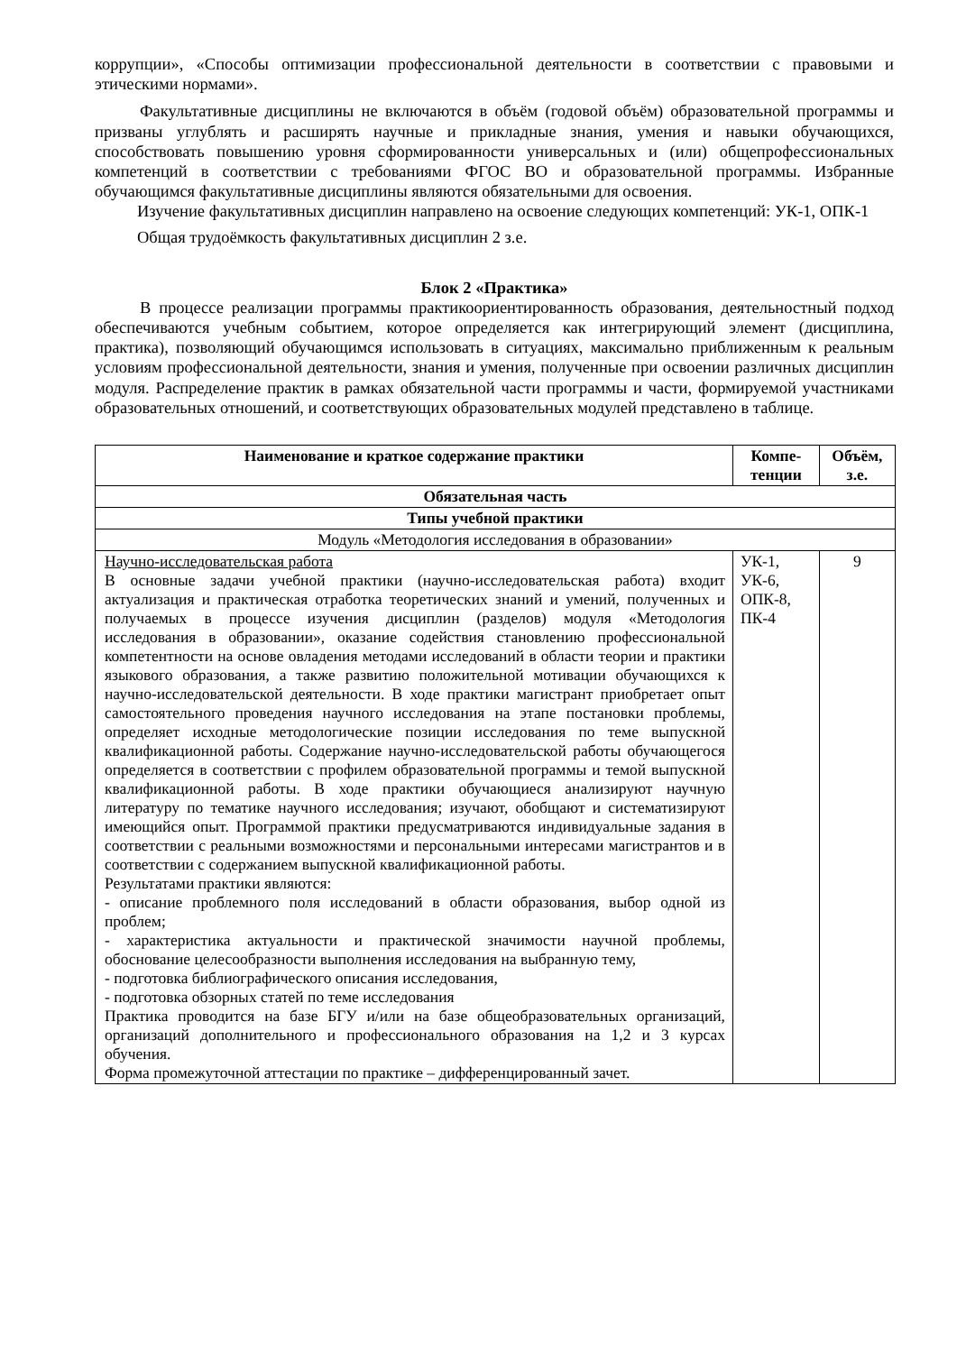коррупции», «Способы оптимизации профессиональной деятельности в соответствии с правовыми и этическими нормами».
Факультативные дисциплины не включаются в объём (годовой объём) образовательной программы и призваны углублять и расширять научные и прикладные знания, умения и навыки обучающихся, способствовать повышению уровня сформированности универсальных и (или) общепрофессиональных компетенций в соответствии с требованиями ФГОС ВО и образовательной программы. Избранные обучающимся факультативные дисциплины являются обязательными для освоения.
Изучение факультативных дисциплин направлено на освоение следующих компетенций: УК-1, ОПК-1
Общая трудоёмкость факультативных дисциплин 2 з.е.
Блок 2 «Практика»
В процессе реализации программы практикоориентированность образования, деятельностный подход обеспечиваются учебным событием, которое определяется как интегрирующий элемент (дисциплина, практика), позволяющий обучающимся использовать в ситуациях, максимально приближенным к реальным условиям профессиональной деятельности, знания и умения, полученные при освоении различных дисциплин модуля. Распределение практик в рамках обязательной части программы и части, формируемой участниками образовательных отношений, и соответствующих образовательных модулей представлено в таблице.
| Наименование и краткое содержание практики | Компе-тенции | Объём, з.е. |
| --- | --- | --- |
| Обязательная часть | | |
| Типы учебной практики | | |
| Модуль «Методология исследования в образовании» | | |
| Научно-исследовательская работа В основные задачи учебной практики (научно-исследовательская работа) входит актуализация и практическая отработка теоретических знаний и умений, полученных и получаемых в процессе изучения дисциплин (разделов) модуля «Методология исследования в образовании», оказание содействия становлению профессиональной компетентности на основе овладения методами исследований в области теории и практики языкового образования, а также развитию положительной мотивации обучающихся к научно-исследовательской деятельности. В ходе практики магистрант приобретает опыт самостоятельного проведения научного исследования на этапе постановки проблемы, определяет исходные методологические позиции исследования по теме выпускной квалификационной работы. Содержание научно-исследовательской работы обучающегося определяется в соответствии с профилем образовательной программы и темой выпускной квалификационной работы. В ходе практики обучающиеся анализируют научную литературу по тематике научного исследования; изучают, обобщают и систематизируют имеющийся опыт. Программой практики предусматриваются индивидуальные задания в соответствии с реальными возможностями и персональными интересами магистрантов и в соответствии с содержанием выпускной квалификационной работы. Результатами практики являются: - описание проблемного поля исследований в области образования, выбор одной из проблем; - характеристика актуальности и практической значимости научной проблемы, обоснование целесообразности выполнения исследования на выбранную тему, - подготовка библиографического описания исследования, - подготовка обзорных статей по теме исследования Практика проводится на базе БГУ и/или на базе общеобразовательных организаций, организаций дополнительного и профессионального образования на 1,2 и 3 курсах обучения. Форма промежуточной аттестации по практике – дифференцированный зачет. | УК-1, УК-6, ОПК-8, ПК-4 | 9 |